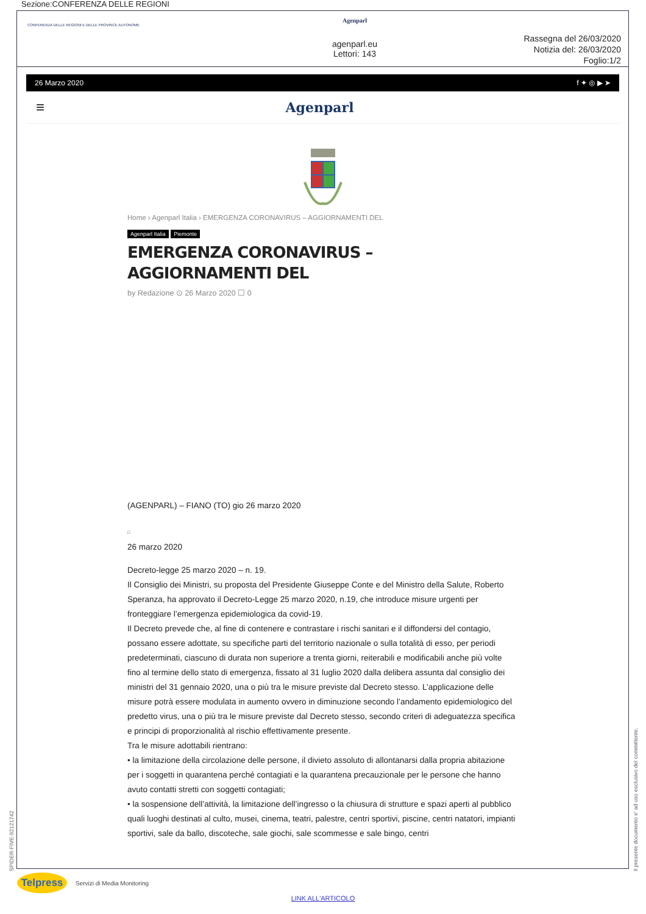Sezione:CONFERENZA DELLE REGIONI
CONFERENZA DELLE REGIONI E DELLE PROVINCE AUTONOME
Agenparl
agenparl.eu
Lettori: 143
Rassegna del 26/03/2020
Notizia del: 26/03/2020
Foglio:1/2
26 Marzo 2020 f ✦ ◎ ▶ ➤
≡ Agenparl
Home › Agenparl Italia › EMERGENZA CORONAVIRUS – AGGIORNAMENTI DEL
Agenparl Italia Piemonte
EMERGENZA CORONAVIRUS – AGGIORNAMENTI DEL
by Redazione ⊙ 26 Marzo 2020 ☐ 0
(AGENPARL) – FIANO (TO) gio 26 marzo 2020
□
26 marzo 2020
Decreto-legge 25 marzo 2020 – n. 19.
Il Consiglio dei Ministri, su proposta del Presidente Giuseppe Conte e del Ministro della Salute, Roberto Speranza, ha approvato il Decreto-Legge 25 marzo 2020, n.19, che introduce misure urgenti per fronteggiare l’emergenza epidemiologica da covid-19.
Il Decreto prevede che, al fine di contenere e contrastare i rischi sanitari e il diffondersi del contagio, possano essere adottate, su specifiche parti del territorio nazionale o sulla totalità di esso, per periodi predeterminati, ciascuno di durata non superiore a trenta giorni, reiterabili e modificabili anche più volte fino al termine dello stato di emergenza, fissato al 31 luglio 2020 dalla delibera assunta dal consiglio dei ministri del 31 gennaio 2020, una o più tra le misure previste dal Decreto stesso. L’applicazione delle misure potrà essere modulata in aumento ovvero in diminuzione secondo l’andamento epidemiologico del predetto virus, una o più tra le misure previste dal Decreto stesso, secondo criteri di adeguatezza specifica e principi di proporzionalità al rischio effettivamente presente.
Tra le misure adottabili rientrano:
• la limitazione della circolazione delle persone, il divieto assoluto di allontanarsi dalla propria abitazione per i soggetti in quarantena perché contagiati e la quarantena precauzionale per le persone che hanno avuto contatti stretti con soggetti contagiati;
• la sospensione dell’attività, la limitazione dell’ingresso o la chiusura di strutture e spazi aperti al pubblico quali luoghi destinati al culto, musei, cinema, teatri, palestre, centri sportivi, piscine, centri natatori, impianti sportivi, sale da ballo, discoteche, sale giochi, sale scommesse e sale bingo, centri
Telpress
Servizi di Media Monitoring
LINK ALL'ARTICOLO
SPIDER-FIVE-92121742 Il presente documento e' ad uso esclusivo del committente.